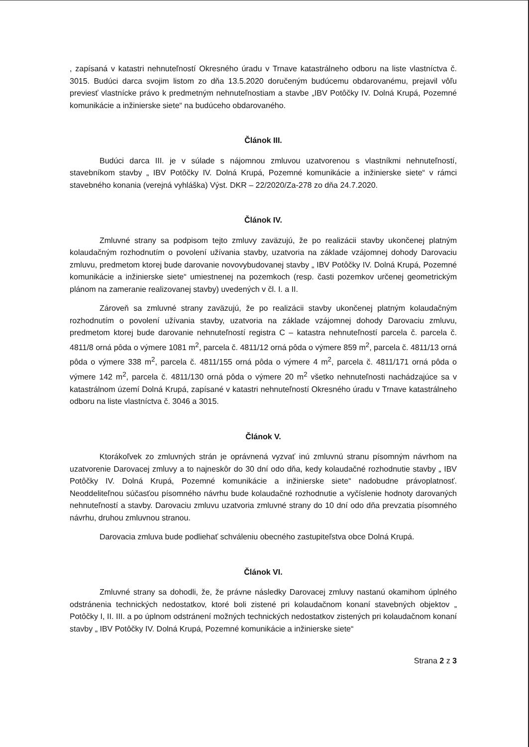, zapísaná v katastri nehnuteľností Okresného úradu v Trnave katastrálneho odboru na liste vlastníctva č. 3015. Budúci darca svojim listom zo dňa 13.5.2020 doručeným budúcemu obdarovanému, prejavil vôľu previesť vlastnícke právo k predmetným nehnuteľnostiam a stavbe „IBV Potôčky IV. Dolná Krupá, Pozemné komunikácie a inžinierske siete“ na budúceho obdarovaného.
Článok III.
Budúci darca III. je v súlade s nájomnou zmluvou uzatvorenou s vlastníkmi nehnuteľností, stavebníkom stavby „ IBV Potôčky IV. Dolná Krupá, Pozemné komunikácie a inžinierske siete“ v rámci stavebného konania (verejná vyhláška) Výst. DKR – 22/2020/Za-278 zo dňa 24.7.2020.
Článok IV.
Zmluvné strany sa podpisom tejto zmluvy zaväzujú, že po realizácii stavby ukončenej platným kolaudačným rozhodnutím o povolení užívania stavby, uzatvoria na základe vzájomnej dohody Darovaciu zmluvu, predmetom ktorej bude darovanie novovybudovanej stavby „ IBV Potôčky IV. Dolná Krupá, Pozemné komunikácie a inžinierske siete“ umiestnenej na pozemkoch (resp. časti pozemkov určenej geometrickým plánom na zameranie realizovanej stavby) uvedených v čl. I. a II.
Zároveň sa zmluvné strany zaväzujú, že po realizácii stavby ukončenej platným kolaudačným rozhodnutím o povolení užívania stavby, uzatvoria na základe vzájomnej dohody Darovaciu zmluvu, predmetom ktorej bude darovanie nehnuteľností registra C – katastra nehnuteľností parcela č. parcela č. 4811/8 orná pôda o výmere 1081 m<sup>2</sup>, parcela č. 4811/12 orná pôda o výmere 859 m<sup>2</sup>, parcela č. 4811/13 orná pôda o výmere 338 m<sup>2</sup>, parcela č. 4811/155 orná pôda o výmere 4 m<sup>2</sup>, parcela č. 4811/171 orná pôda o výmere 142 m<sup>2</sup>, parcela č. 4811/130 orná pôda o výmere 20 m<sup>2</sup> všetko nehnuteľnosti nachádzajúce sa v katastrálnom území Dolná Krupá, zapísané v katastri nehnuteľností Okresného úradu v Trnave katastrálneho odboru na liste vlastníctva č. 3046 a 3015.
Článok V.
Ktorákoľvek zo zmluvných strán je oprávnená vyzvať inú zmluvnú stranu písomným návrhom na uzatvorenie Darovacej zmluvy a to najneskôr do 30 dní odo dňa, kedy kolaudačné rozhodnutie stavby „ IBV Potôčky IV. Dolná Krupá, Pozemné komunikácie a inžinierske siete“ nadobudne právoplatnosť. Neoddeliteľnou súčasťou písomného návrhu bude kolaudačné rozhodnutie a vyčíslenie hodnoty darovaných nehnuteľností a stavby. Darovaciu zmluvu uzatvoria zmluvné strany do 10 dní odo dňa prevzatia písomného návrhu, druhou zmluvnou stranou.
Darovacia zmluva bude podliehať schváleniu obecného zastupiteľstva obce Dolná Krupá.
Článok VI.
Zmluvné strany sa dohodli, že, že právne následky Darovacej zmluvy nastanú okamihom úplného odstránenia technických nedostatkov, ktoré boli zistené pri kolaudačnom konaní stavebných objektov „ Potôčky I, II. III. a po úplnom odstránení možných technických nedostatkov zistených pri kolaudačnom konaní stavby „ IBV Potôčky IV. Dolná Krupá, Pozemné komunikácie a inžinierske siete“
Strana 2 z 3